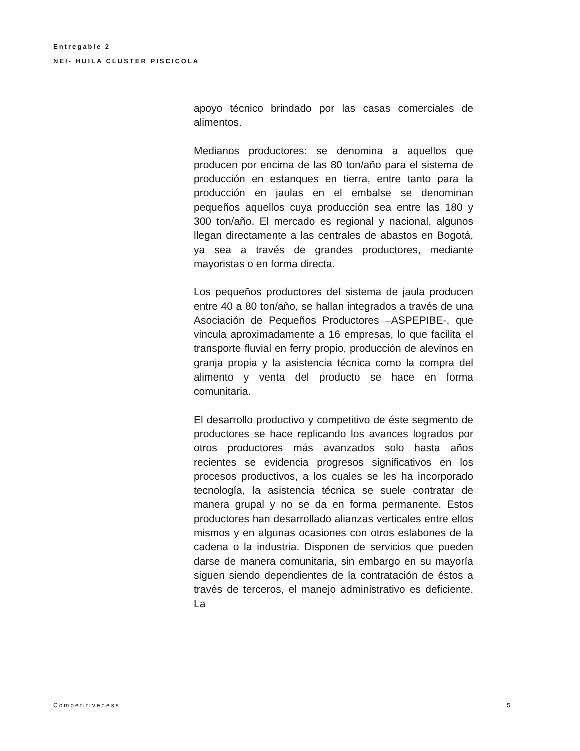Entregable 2
NEI- HUILA CLUSTER PISCICOLA
apoyo técnico brindado por las casas comerciales de alimentos.
Medianos productores: se denomina a aquellos que producen por encima de las 80 ton/año para el sistema de producción en estanques en tierra, entre tanto para la producción en jaulas en el embalse se denominan pequeños aquellos cuya producción sea entre las 180 y 300 ton/año. El mercado es regional y nacional, algunos llegan directamente a las centrales de abastos en Bogotá, ya sea a través de grandes productores, mediante mayoristas o en forma directa.
Los pequeños productores del sistema de jaula producen entre 40 a 80 ton/año, se hallan integrados a través de una Asociación de Pequeños Productores –ASPEPIBE-, que vincula aproximadamente a 16 empresas, lo que facilita el transporte fluvial en ferry propio, producción de alevinos en granja propia y la asistencia técnica como la compra del alimento y venta del producto se hace en forma comunitaria.
El desarrollo productivo y competitivo de éste segmento de productores se hace replicando los avances logrados por otros productores más avanzados solo hasta años recientes se evidencia progresos significativos en los procesos productivos, a los cuales se les ha incorporado tecnología, la asistencia técnica se suele contratar de manera grupal y no se da en forma permanente. Estos productores han desarrollado alianzas verticales entre ellos mismos y en algunas ocasiones con otros eslabones de la cadena o la industria. Disponen de servicios que pueden darse de manera comunitaria, sin embargo en su mayoría siguen siendo dependientes de la contratación de éstos a través de terceros, el manejo administrativo es deficiente. La
Competitiveness 5